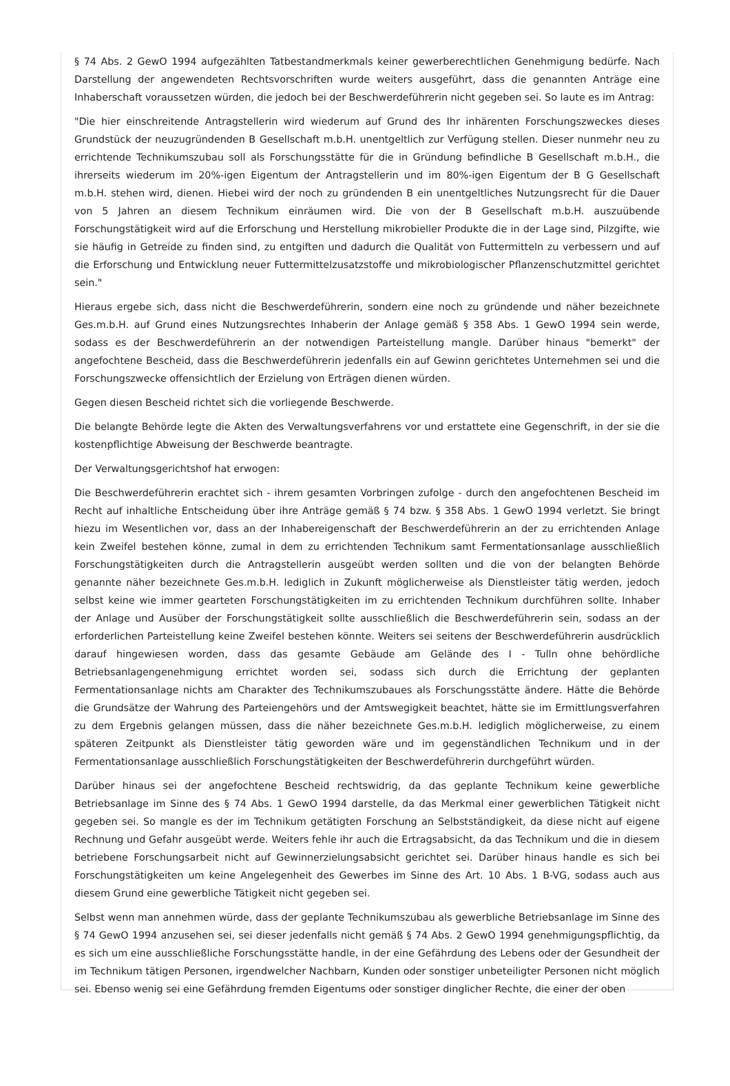§ 74 Abs. 2 GewO 1994 aufgezählten Tatbestandmerkmals keiner gewerberechtlichen Genehmigung bedürfe. Nach Darstellung der angewendeten Rechtsvorschriften wurde weiters ausgeführt, dass die genannten Anträge eine Inhaberschaft voraussetzen würden, die jedoch bei der Beschwerdeführerin nicht gegeben sei. So laute es im Antrag:
"Die hier einschreitende Antragstellerin wird wiederum auf Grund des Ihr inhärenten Forschungszweckes dieses Grundstück der neuzugründenden B Gesellschaft m.b.H. unentgeltlich zur Verfügung stellen. Dieser nunmehr neu zu errichtende Technikumszubau soll als Forschungsstätte für die in Gründung befindliche B Gesellschaft m.b.H., die ihrerseits wiederum im 20%-igen Eigentum der Antragstellerin und im 80%-igen Eigentum der B G Gesellschaft m.b.H. stehen wird, dienen. Hiebei wird der noch zu gründenden B ein unentgeltliches Nutzungsrecht für die Dauer von 5 Jahren an diesem Technikum einräumen wird. Die von der B Gesellschaft m.b.H. auszuübende Forschungstätigkeit wird auf die Erforschung und Herstellung mikrobieller Produkte die in der Lage sind, Pilzgifte, wie sie häufig in Getreide zu finden sind, zu entgiften und dadurch die Qualität von Futtermitteln zu verbessern und auf die Erforschung und Entwicklung neuer Futtermittelzusatzstoffe und mikrobiologischer Pflanzenschutzmittel gerichtet sein."
Hieraus ergebe sich, dass nicht die Beschwerdeführerin, sondern eine noch zu gründende und näher bezeichnete Ges.m.b.H. auf Grund eines Nutzungsrechtes Inhaberin der Anlage gemäß § 358 Abs. 1 GewO 1994 sein werde, sodass es der Beschwerdeführerin an der notwendigen Parteistellung mangle. Darüber hinaus "bemerkt" der angefochtene Bescheid, dass die Beschwerdeführerin jedenfalls ein auf Gewinn gerichtetes Unternehmen sei und die Forschungszwecke offensichtlich der Erzielung von Erträgen dienen würden.
Gegen diesen Bescheid richtet sich die vorliegende Beschwerde.
Die belangte Behörde legte die Akten des Verwaltungsverfahrens vor und erstattete eine Gegenschrift, in der sie die kostenpflichtige Abweisung der Beschwerde beantragte.
Der Verwaltungsgerichtshof hat erwogen:
Die Beschwerdeführerin erachtet sich - ihrem gesamten Vorbringen zufolge - durch den angefochtenen Bescheid im Recht auf inhaltliche Entscheidung über ihre Anträge gemäß § 74 bzw. § 358 Abs. 1 GewO 1994 verletzt. Sie bringt hiezu im Wesentlichen vor, dass an der Inhabereigenschaft der Beschwerdeführerin an der zu errichtenden Anlage kein Zweifel bestehen könne, zumal in dem zu errichtenden Technikum samt Fermentationsanlage ausschließlich Forschungstätigkeiten durch die Antragstellerin ausgeübt werden sollten und die von der belangten Behörde genannte näher bezeichnete Ges.m.b.H. lediglich in Zukunft möglicherweise als Dienstleister tätig werden, jedoch selbst keine wie immer gearteten Forschungstätigkeiten im zu errichtenden Technikum durchführen sollte. Inhaber der Anlage und Ausüber der Forschungstätigkeit sollte ausschließlich die Beschwerdeführerin sein, sodass an der erforderlichen Parteistellung keine Zweifel bestehen könnte. Weiters sei seitens der Beschwerdeführerin ausdrücklich darauf hingewiesen worden, dass das gesamte Gebäude am Gelände des I - Tulln ohne behördliche Betriebsanlagengenehmigung errichtet worden sei, sodass sich durch die Errichtung der geplanten Fermentationsanlage nichts am Charakter des Technikumszubaues als Forschungsstätte ändere. Hätte die Behörde die Grundsätze der Wahrung des Parteiengehörs und der Amtswegigkeit beachtet, hätte sie im Ermittlungsverfahren zu dem Ergebnis gelangen müssen, dass die näher bezeichnete Ges.m.b.H. lediglich möglicherweise, zu einem späteren Zeitpunkt als Dienstleister tätig geworden wäre und im gegenständlichen Technikum und in der Fermentationsanlage ausschließlich Forschungstätigkeiten der Beschwerdeführerin durchgeführt würden.
Darüber hinaus sei der angefochtene Bescheid rechtswidrig, da das geplante Technikum keine gewerbliche Betriebsanlage im Sinne des § 74 Abs. 1 GewO 1994 darstelle, da das Merkmal einer gewerblichen Tätigkeit nicht gegeben sei. So mangle es der im Technikum getätigten Forschung an Selbstständigkeit, da diese nicht auf eigene Rechnung und Gefahr ausgeübt werde. Weiters fehle ihr auch die Ertragsabsicht, da das Technikum und die in diesem betriebene Forschungsarbeit nicht auf Gewinnerzielungsabsicht gerichtet sei. Darüber hinaus handle es sich bei Forschungstätigkeiten um keine Angelegenheit des Gewerbes im Sinne des Art. 10 Abs. 1 B-VG, sodass auch aus diesem Grund eine gewerbliche Tätigkeit nicht gegeben sei.
Selbst wenn man annehmen würde, dass der geplante Technikumszubau als gewerbliche Betriebsanlage im Sinne des § 74 GewO 1994 anzusehen sei, sei dieser jedenfalls nicht gemäß § 74 Abs. 2 GewO 1994 genehmigungspflichtig, da es sich um eine ausschließliche Forschungsstätte handle, in der eine Gefährdung des Lebens oder der Gesundheit der im Technikum tätigen Personen, irgendwelcher Nachbarn, Kunden oder sonstiger unbeteiligter Personen nicht möglich sei. Ebenso wenig sei eine Gefährdung fremden Eigentums oder sonstiger dinglicher Rechte, die einer der oben